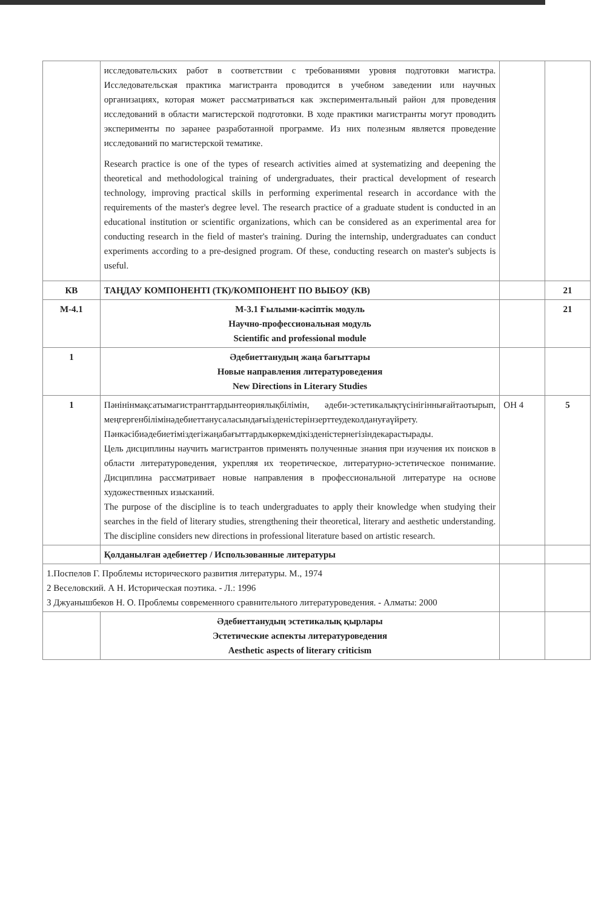| | исследовательских работ в соответствии с требованиями уровня подготовки магистра. Исследовательская практика магистранта проводится в учебном заведении или научных организациях, которая может рассматриваться как экспериментальный район для проведения исследований в области магистерской подготовки. В ходе практики магистранты могут проводить эксперименты по заранее разработанной программе. Из них полезным является проведение исследований по магистерской тематике. Research practice is one of the types of research activities aimed at systematizing and deepening the theoretical and methodological training of undergraduates, their practical development of research technology, improving practical skills in performing experimental research in accordance with the requirements of the master's degree level. The research practice of a graduate student is conducted in an educational institution or scientific organizations, which can be considered as an experimental area for conducting research in the field of master's training. During the internship, undergraduates can conduct experiments according to a pre-designed program. Of these, conducting research on master's subjects is useful. | | |
| КВ | ТАҢДАУ КОМПОНЕНТІ (ТК)/КОМПОНЕНТ ПО ВЫБОУ (КВ) | | 21 |
| М-4.1 | М-3.1 Ғылыми-кәсіптік модуль Научно-профессиональная модуль Scientific and professional module | | 21 |
| 1 | Әдебиеттанудың жаңа бағыттары Новые направления литературоведения New Directions in Literary Studies | | |
| 1 | Пәнінінмақсатымагистранттардынтеориялықбілімін, әдеби-эстетикалықтүсінігіннығайтаотырып, меңгергенбілімінәдебиеттанусаласындағыізденістерінзерттеудеколдануғаүйрету. Пәнкәсібиәдебиетіміздегіжаңабағыттардыкөркемдікізденістернегізіндекарастырады. Цель дисциплины научить магистрантов применять полученные знания при изучения их поисков в области литературоведения, укрепляя их теоретическое, литературно-эстетическое понимание. Дисциплина рассматривает новые направления в профессиональной литературе на основе художественных изысканий. The purpose of the discipline is to teach undergraduates to apply their knowledge when studying their searches in the field of literary studies, strengthening their theoretical, literary and aesthetic understanding. The discipline considers new directions in professional literature based on artistic research. | ОН 4 | 5 |
| | Қолданылған әдебиеттер / Использованные литературы | | |
| 1.Поспелов Г. Проблемы исторического развития литературы. М., 1974 2 Веселовский. А Н. Историческая поэтика. - Л.: 1996 3 Джуанышбеков Н. О. Проблемы современного сравнительного литературоведения. - Алматы: 2000 | | | |
| | Әдебиеттанудың эстетикалық қырлары Эстетические аспекты литературоведения Aesthetic aspects of literary criticism | | |